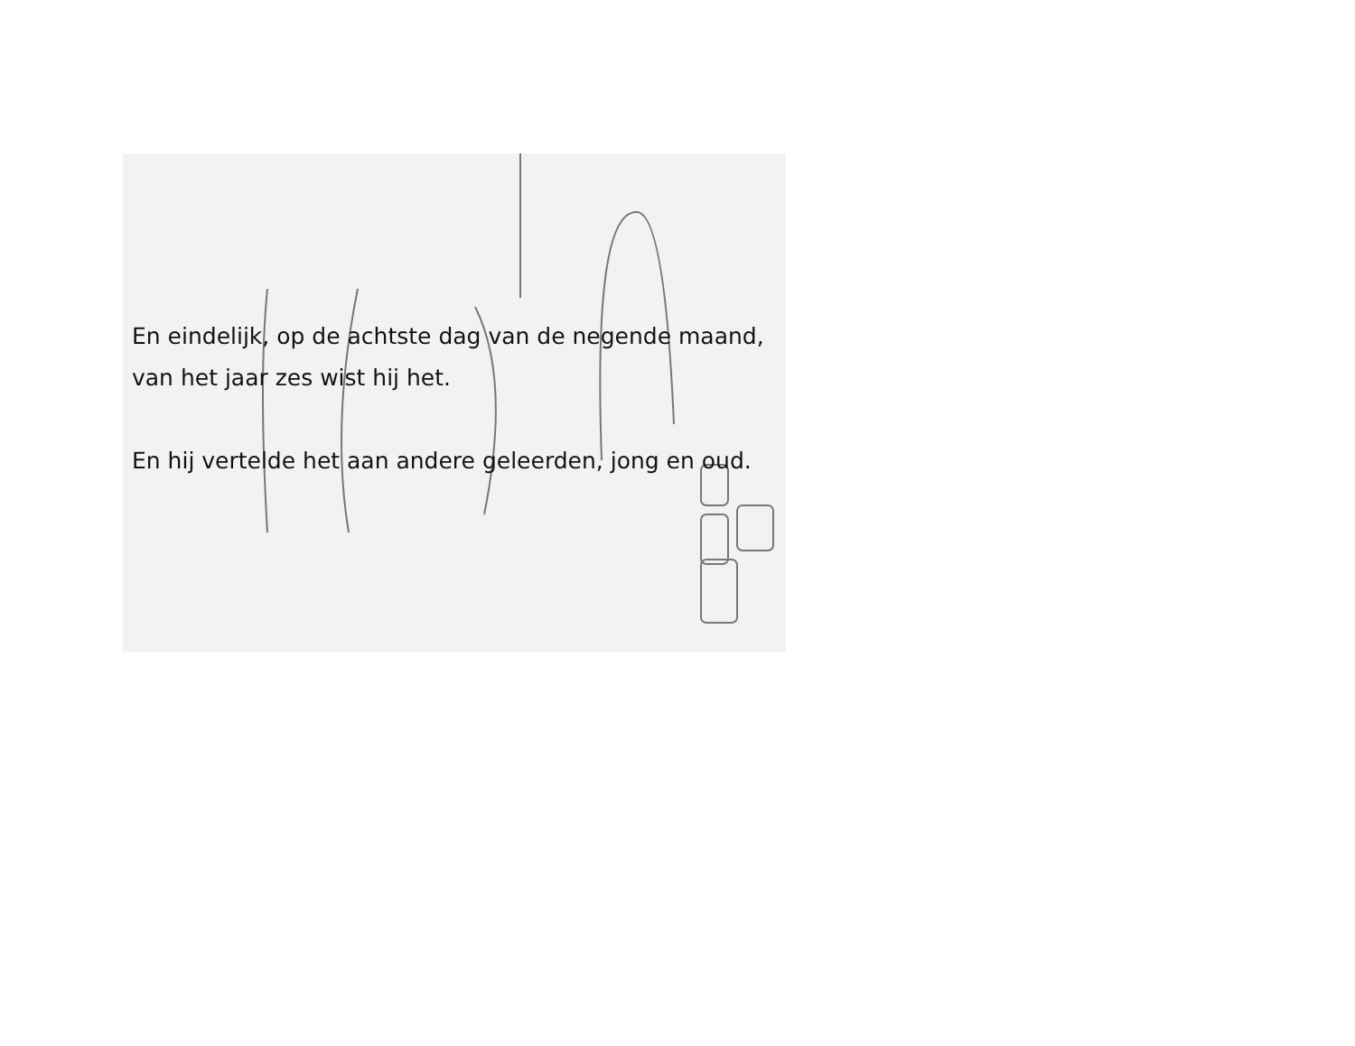En eindelijk, op de achtste dag van de negende maand,
van het jaar zes wist hij het.
En hij vertelde het aan andere geleerden, jong en oud.